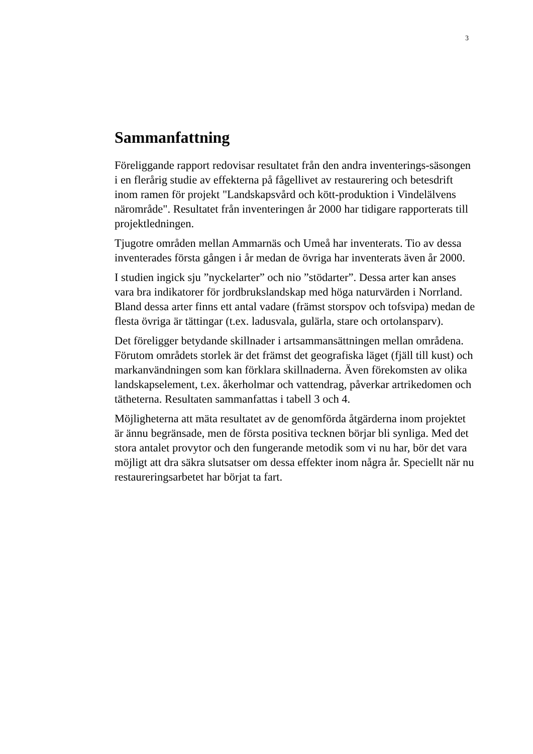3
Sammanfattning
Föreliggande rapport redovisar resultatet från den andra inventerings-säsongen i en flerårig studie av effekterna på fågellivet av restaurering och betesdrift inom ramen för projekt "Landskapsvård och kött-produktion i Vindelälvens närområde". Resultatet från inventeringen år 2000 har tidigare rapporterats till projektledningen.
Tjugotre områden mellan Ammarnäs och Umeå har inventerats. Tio av dessa inventerades första gången i år medan de övriga har inventerats även år 2000.
I studien ingick sju ”nyckelarter” och nio ”stödarter”. Dessa arter kan anses vara bra indikatorer för jordbrukslandskap med höga naturvärden i Norrland. Bland dessa arter finns ett antal vadare (främst storspov och tofsvipa) medan de flesta övriga är tättingar (t.ex. ladusvala, gulärla, stare och ortolansparv).
Det föreligger betydande skillnader i artsammansättningen mellan områdena. Förutom områdets storlek är det främst det geografiska läget (fjäll till kust) och markanvändningen som kan förklara skillnaderna. Även förekomsten av olika landskapselement, t.ex. åkerholmar och vattendrag, påverkar artrikedomen och tätheterna. Resultaten sammanfattas i tabell 3 och 4.
Möjligheterna att mäta resultatet av de genomförda åtgärderna inom projektet är ännu begränsade, men de första positiva tecknen börjar bli synliga. Med det stora antalet provytor och den fungerande metodik som vi nu har, bör det vara möjligt att dra säkra slutsatser om dessa effekter inom några år. Speciellt när nu restaureringsarbetet har börjat ta fart.